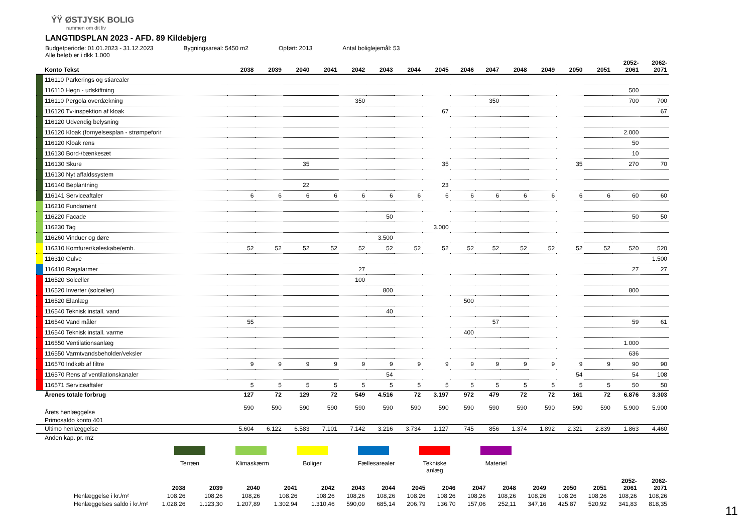ÝŸ ØSTJYSK BOLIG
rammen om dit liv
LANGTIDSPLAN 2023 - AFD. 89 Kildebjerg
Budgetperiode: 01.01.2023 - 31.12.2023 Bygningsareal: 5450 m2 Opført: 2013 Antal boliglejemål: 53
Alle beløb er i dkk 1.000
| | Konto Tekst | 2038 | 2039 | 2040 | 2041 | 2042 | 2043 | 2044 | 2045 | 2046 | 2047 | 2048 | 2049 | 2050 | 2051 | 2052- 2061 | 2062- 2071 |
| --- | --- | --- | --- | --- | --- | --- | --- | --- | --- | --- | --- | --- | --- | --- | --- | --- | --- |
| | 116110 Parkerings og stiarealer | | | | | | | | | | | | | | | | |
| | 116110 Hegn - udskiftning | | | | | | | | | | | | | | | 500 | |
| | 116110 Pergola overdækning | | | | | 350 | | | | | 350 | | | | | 700 | 700 |
| | 116120 Tv-inspektion af kloak | | | | | | | | 67 | | | | | | | | 67 |
| | 116120 Udvendig belysning | | | | | | | | | | | | | | | | |
| | 116120 Kloak (fornyelsesplan - strømpeforir | | | | | | | | | | | | | | | 2.000 | |
| | 116120 Kloak rens | | | | | | | | | | | | | | | 50 | |
| | 116130 Bord-/bænkesæt | | | | | | | | | | | | | | | 10 | |
| | 116130 Skure | | | 35 | | | | | 35 | | | | | 35 | | 270 | 70 |
| | 116130 Nyt affaldssystem | | | | | | | | | | | | | | | | |
| | 116140 Beplantning | | | 22 | | | | | 23 | | | | | | | | |
| | 116141 Serviceaftaler | 6 | 6 | 6 | 6 | 6 | 6 | 6 | 6 | 6 | 6 | 6 | 6 | 6 | 6 | 60 | 60 |
| | 116210 Fundament | | | | | | | | | | | | | | | | |
| | 116220 Facade | | | | | | 50 | | | | | | | | | 50 | 50 |
| | 116230 Tag | | | | | | | | 3.000 | | | | | | | | |
| | 116260 Vinduer og døre | | | | | | 3.500 | | | | | | | | | | |
| | 116310 Komfurer/køleskabe/emh. | 52 | 52 | 52 | 52 | 52 | 52 | 52 | 52 | 52 | 52 | 52 | 52 | 52 | 52 | 520 | 520 |
| | 116310 Gulve | | | | | | | | | | | | | | | | 1.500 |
| | 116410 Røgalarmer | | | | | 27 | | | | | | | | | | 27 | 27 |
| | 116520 Solceller | | | | | 100 | | | | | | | | | | | |
| | 116520 Inverter (solceller) | | | | | | 800 | | | | | | | | | 800 | |
| | 116520 Elanlæg | | | | | | | | | 500 | | | | | | | |
| | 116540 Teknisk install. vand | | | | | | 40 | | | | | | | | | | |
| | 116540 Vand måler | 55 | | | | | | | | | 57 | | | | | 59 | 61 |
| | 116540 Teknisk install. varme | | | | | | | | | 400 | | | | | | | |
| | 116550 Ventilationsanlæg | | | | | | | | | | | | | | | 1.000 | |
| | 116550 Varmtvandsbeholder/veksler | | | | | | | | | | | | | | | 636 | |
| | 116570 Indkøb af filtre | 9 | 9 | 9 | 9 | 9 | 9 | 9 | 9 | 9 | 9 | 9 | 9 | 9 | 9 | 90 | 90 |
| | 116570 Rens af ventilationskanaler | | | | | | 54 | | | | | | | 54 | | 54 | 108 |
| | 116571 Serviceaftaler | 5 | 5 | 5 | 5 | 5 | 5 | 5 | 5 | 5 | 5 | 5 | 5 | 5 | 5 | 50 | 50 |
| | Årenes totale forbrug | 127 | 72 | 129 | 72 | 549 | 4.516 | 72 | 3.197 | 972 | 479 | 72 | 72 | 161 | 72 | 6.876 | 3.303 |
| | Årets henlæggelse | 590 | 590 | 590 | 590 | 590 | 590 | 590 | 590 | 590 | 590 | 590 | 590 | 590 | 590 | 5.900 | 5.900 |
| | Primosaldo konto 401 | | | | | | | | | | | | | | | | |
| | Ultimo henlæggelse | 5.604 | 6.122 | 6.583 | 7.101 | 7.142 | 3.216 | 3.734 | 1.127 | 745 | 856 | 1.374 | 1.892 | 2.321 | 2.839 | 1.863 | 4.460 |
| | Anden kap. pr. m2 | | | | | | | | | | | | | | | | |
Terræn Klimaskærm
Boliger Fællesarealer
Tekniske anlæg
Materiel
| | 2038 | 2039 | 2040 | 2041 | 2042 | 2043 | 2044 | 2045 | 2046 | 2047 | 2048 | 2049 | 2050 | 2051 | 2052- 2061 | 2062- 2071 |
| --- | --- | --- | --- | --- | --- | --- | --- | --- | --- | --- | --- | --- | --- | --- | --- | --- |
| Henlæggelse i kr./m² | 108,26 | 108,26 | 108,26 | 108,26 | 108,26 | 108,26 | 108,26 | 108,26 | 108,26 | 108,26 | 108,26 | 108,26 | 108,26 | 108,26 | 108,26 | 108,26 |
| Henlæggelses saldo i kr./m² | 1.028,26 | 1.123,30 | 1.207,89 | 1.302,94 | 1.310,46 | 590,09 | 685,14 | 206,79 | 136,70 | 157,06 | 252,11 | 347,16 | 425,87 | 520,92 | 341,83 | 818,35 |
11